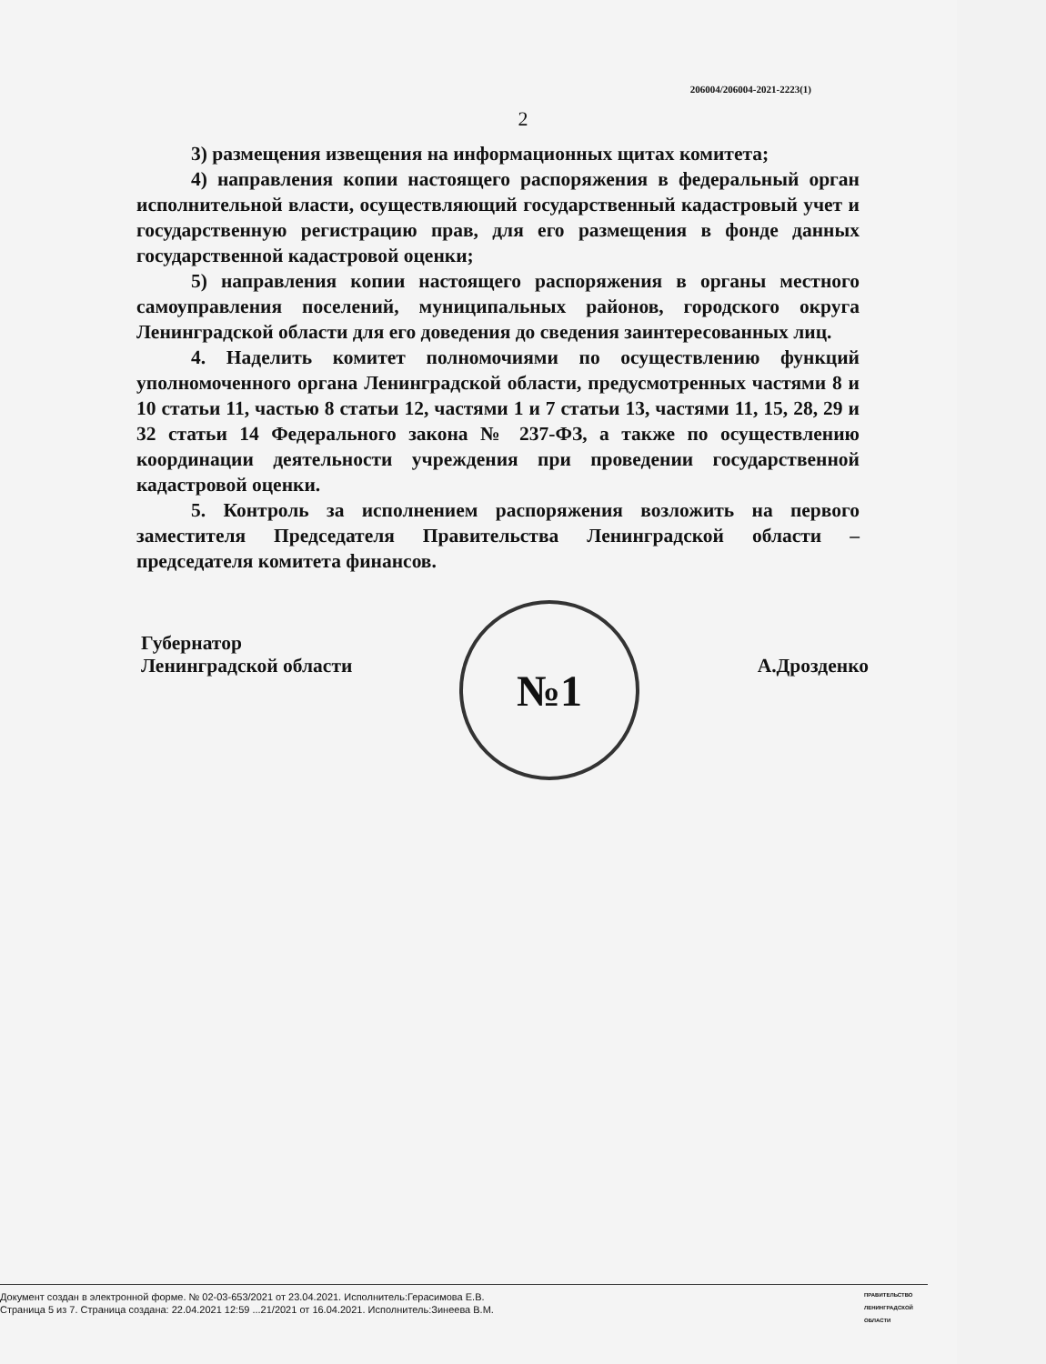206004/206004-2021-2223(1)
2
3) размещения извещения на информационных щитах комитета;
4) направления копии настоящего распоряжения в федеральный орган исполнительной власти, осуществляющий государственный кадастровый учет и государственную регистрацию прав, для его размещения в фонде данных государственной кадастровой оценки;
5) направления копии настоящего распоряжения в органы местного самоуправления поселений, муниципальных районов, городского округа Ленинградской области для его доведения до сведения заинтересованных лиц.
4. Наделить комитет полномочиями по осуществлению функций уполномоченного органа Ленинградской области, предусмотренных частями 8 и 10 статьи 11, частью 8 статьи 12, частями 1 и 7 статьи 13, частями 11, 15, 28, 29 и 32 статьи 14 Федерального закона № 237-ФЗ, а также по осуществлению координации деятельности учреждения при проведении государственной кадастровой оценки.
5. Контроль за исполнением распоряжения возложить на первого заместителя Председателя Правительства Ленинградской области – председателя комитета финансов.
Губернатор
Ленинградской области
А.Дрозденко
№1
Документ создан в электронной форме. № 02-03-653/2021 от 23.04.2021. Исполнитель:Герасимова Е.В.
Страница 5 из 7. Страница создана: 22.04.2021 12:59 ...21/2021 от 16.04.2021. Исполнитель:Зинеева В.М.
ПРАВИТЕЛЬСТВО ЛЕНИНГРАДСКОЙ ОБЛАСТИ